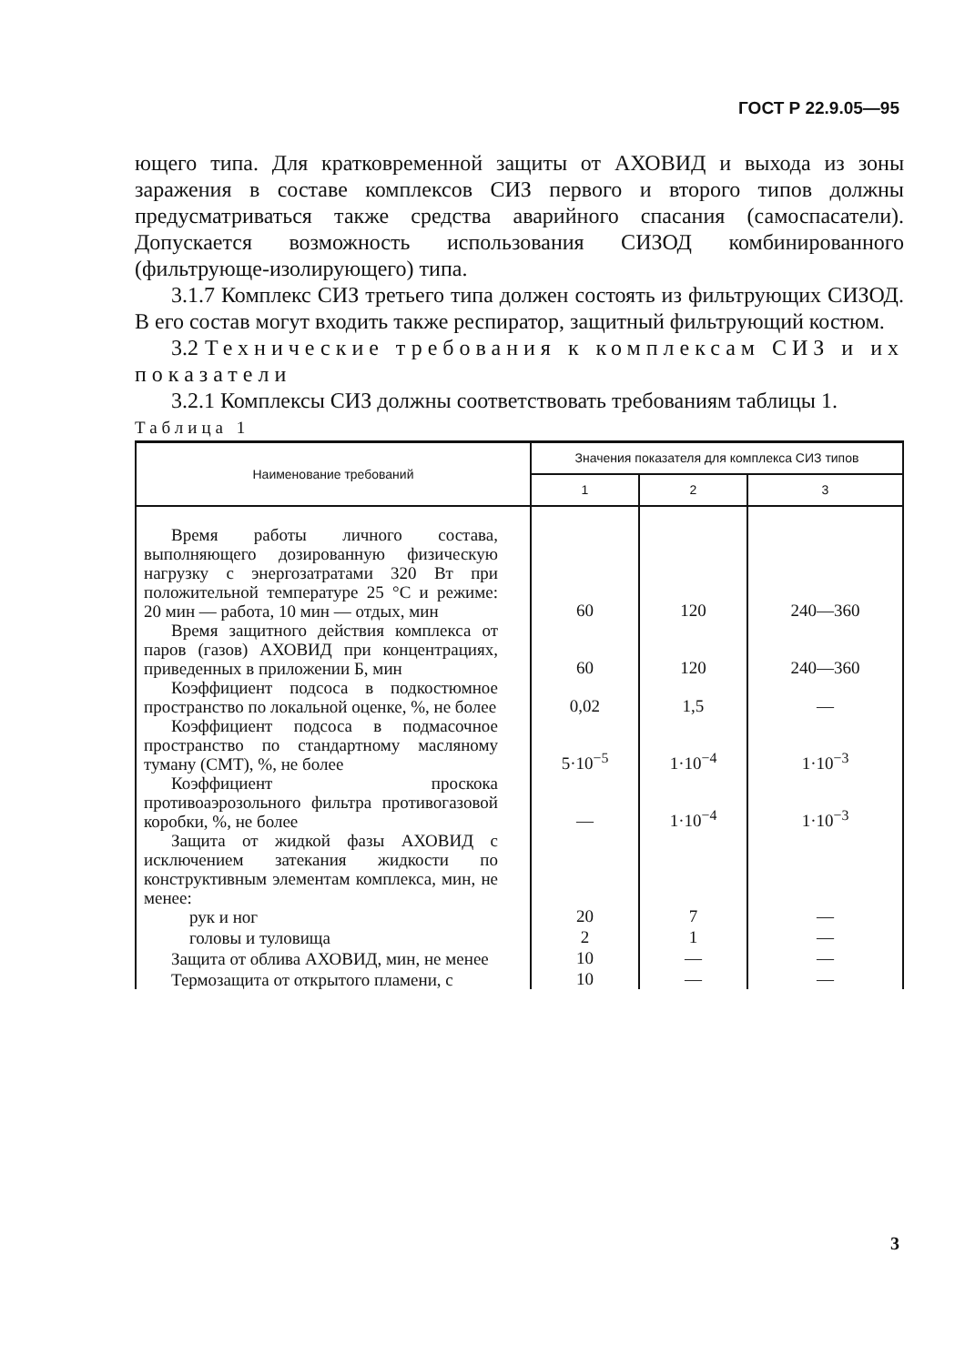ГОСТ Р 22.9.05—95
ющего типа. Для кратковременной защиты от АХОВИД и выхода из зоны заражения в составе комплексов СИЗ первого и второго типов должны предусматриваться также средства аварийного спасания (самоспасатели). Допускается возможность использования СИЗОД комбинированного (фильтрующе-изолирующего) типа.
3.1.7 Комплекс СИЗ третьего типа должен состоять из фильтрующих СИЗОД. В его состав могут входить также респиратор, защитный фильтрующий костюм.
3.2 Технические требования к комплексам СИЗ и их показатели
3.2.1 Комплексы СИЗ должны соответствовать требованиям таблицы 1.
Таблица 1
| Наименование требований | Значения показателя для комплекса СИЗ типов | | |
| --- | --- | --- | --- |
| | 1 | 2 | 3 |
| Время работы личного состава, выполняющего дозированную физическую нагрузку с энергозатратами 320 Вт при положительной температуре 25 °С и режиме: 20 мин — работа, 10 мин — отдых, мин | 60 | 120 | 240—360 |
| Время защитного действия комплекса от паров (газов) АХОВИД при концентрациях, приведенных в приложении Б, мин | 60 | 120 | 240—360 |
| Коэффициент подсоса в подкостюмное пространство по локальной оценке, %, не более | 0,02 | 1,5 | — |
| Коэффициент подсоса в подмасочное пространство по стандартному масляному туману (СМТ), %, не более | 5·10<sup>−5</sup> | 1·10<sup>−4</sup> | 1·10<sup>−3</sup> |
| Коэффициент проскока противоаэрозольного фильтра противогазовой коробки, %, не более | — | 1·10<sup>−4</sup> | 1·10<sup>−3</sup> |
| Защита от жидкой фазы АХОВИД с исключением затекания жидкости по конструктивным элементам комплекса, мин, не менее: рук и ног | 20 | 7 | — |
| головы и туловища | 2 | 1 | — |
| Защита от облива АХОВИД, мин, не менее | 10 | — | — |
| Термозащита от открытого пламени, с | 10 | — | — |
3